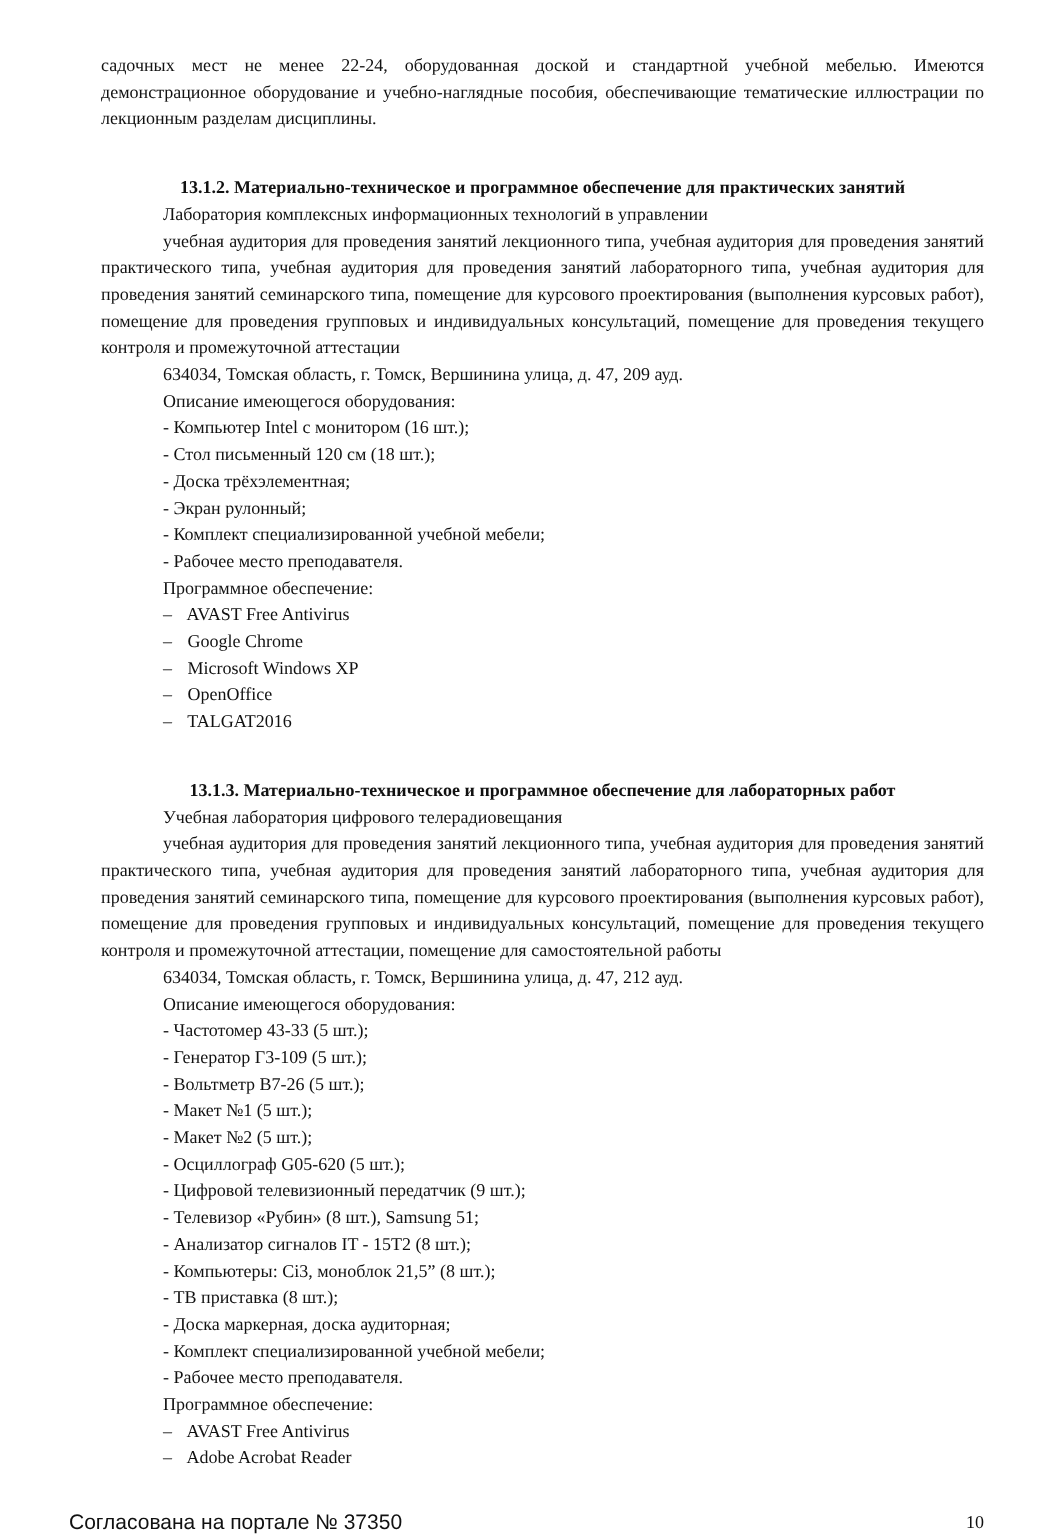садочных мест не менее 22-24, оборудованная доской и стандартной учебной мебелью. Имеются демонстрационное оборудование и учебно-наглядные пособия, обеспечивающие тематические иллюстрации по лекционным разделам дисциплины.
13.1.2. Материально-техническое и программное обеспечение для практических занятий
Лаборатория комплексных информационных технологий в управлении
учебная аудитория для проведения занятий лекционного типа, учебная аудитория для проведения занятий практического типа, учебная аудитория для проведения занятий лабораторного типа, учебная аудитория для проведения занятий семинарского типа, помещение для курсового проектирования (выполнения курсовых работ), помещение для проведения групповых и индивидуальных консультаций, помещение для проведения текущего контроля и промежуточной аттестации
634034, Томская область, г. Томск, Вершинина улица, д. 47, 209 ауд.
Описание имеющегося оборудования:
- Компьютер Intel с монитором (16 шт.);
- Стол письменный 120 см (18 шт.);
- Доска трёхэлементная;
- Экран рулонный;
- Комплект специализированной учебной мебели;
- Рабочее место преподавателя.
Программное обеспечение:
– AVAST Free Antivirus
– Google Chrome
– Microsoft Windows XP
– OpenOffice
– TALGAT2016
13.1.3. Материально-техническое и программное обеспечение для лабораторных работ
Учебная лаборатория цифрового телерадиовещания
учебная аудитория для проведения занятий лекционного типа, учебная аудитория для проведения занятий практического типа, учебная аудитория для проведения занятий лабораторного типа, учебная аудитория для проведения занятий семинарского типа, помещение для курсового проектирования (выполнения курсовых работ), помещение для проведения групповых и индивидуальных консультаций, помещение для проведения текущего контроля и промежуточной аттестации, помещение для самостоятельной работы
634034, Томская область, г. Томск, Вершинина улица, д. 47, 212 ауд.
Описание имеющегося оборудования:
- Частотомер 43-33 (5 шт.);
- Генератор Г3-109 (5 шт.);
- Вольтметр В7-26 (5 шт.);
- Макет №1 (5 шт.);
- Макет №2 (5 шт.);
- Осциллограф G05-620 (5 шт.);
- Цифровой телевизионный передатчик (9 шт.);
- Телевизор «Рубин» (8 шт.), Samsung 51;
- Анализатор сигналов IT - 15T2 (8 шт.);
- Компьютеры: Ci3, моноблок 21,5” (8 шт.);
- ТВ приставка (8 шт.);
- Доска маркерная, доска аудиторная;
- Комплект специализированной учебной мебели;
- Рабочее место преподавателя.
Программное обеспечение:
– AVAST Free Antivirus
– Adobe Acrobat Reader
Согласована на портале № 37350 10